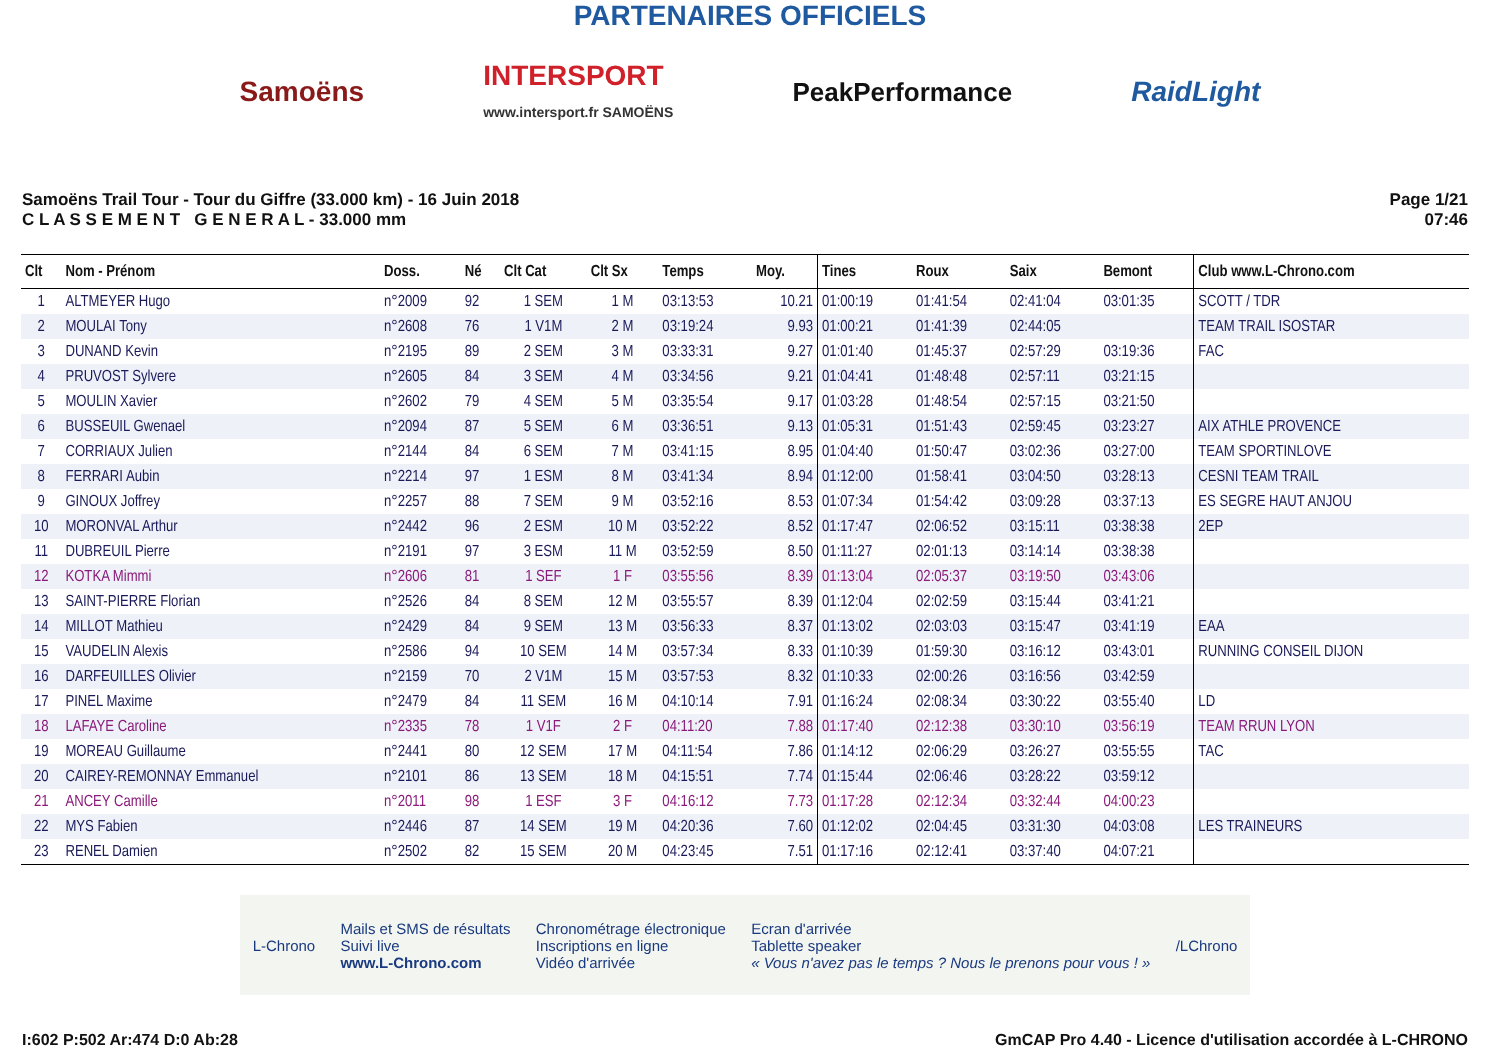PARTENAIRES OFFICIELS
Samoëns INTERSPORT
www.intersport.fr SAMOËNS PeakPerformance RaidLight
Samoëns Trail Tour - Tour du Giffre (33.000 km) - 16 Juin 2018
C L A S S E M E N T G E N E R A L - 33.000 mm
Page 1/21
07:46
| Clt | Nom - Prénom | Doss. | Né | Clt Cat | Clt Sx | Temps | Moy. | Tines | Roux | Saix | Bemont | Club www.L-Chrono.com |
| --- | --- | --- | --- | --- | --- | --- | --- | --- | --- | --- | --- | --- |
| 1 | ALTMEYER Hugo | n°2009 | 92 | 1 SEM | 1 M | 03:13:53 | 10.21 | 01:00:19 | 01:41:54 | 02:41:04 | 03:01:35 | SCOTT / TDR |
| 2 | MOULAI Tony | n°2608 | 76 | 1 V1M | 2 M | 03:19:24 | 9.93 | 01:00:21 | 01:41:39 | 02:44:05 | | TEAM TRAIL ISOSTAR |
| 3 | DUNAND Kevin | n°2195 | 89 | 2 SEM | 3 M | 03:33:31 | 9.27 | 01:01:40 | 01:45:37 | 02:57:29 | 03:19:36 | FAC |
| 4 | PRUVOST Sylvere | n°2605 | 84 | 3 SEM | 4 M | 03:34:56 | 9.21 | 01:04:41 | 01:48:48 | 02:57:11 | 03:21:15 | |
| 5 | MOULIN Xavier | n°2602 | 79 | 4 SEM | 5 M | 03:35:54 | 9.17 | 01:03:28 | 01:48:54 | 02:57:15 | 03:21:50 | |
| 6 | BUSSEUIL Gwenael | n°2094 | 87 | 5 SEM | 6 M | 03:36:51 | 9.13 | 01:05:31 | 01:51:43 | 02:59:45 | 03:23:27 | AIX ATHLE PROVENCE |
| 7 | CORRIAUX Julien | n°2144 | 84 | 6 SEM | 7 M | 03:41:15 | 8.95 | 01:04:40 | 01:50:47 | 03:02:36 | 03:27:00 | TEAM SPORTINLOVE |
| 8 | FERRARI Aubin | n°2214 | 97 | 1 ESM | 8 M | 03:41:34 | 8.94 | 01:12:00 | 01:58:41 | 03:04:50 | 03:28:13 | CESNI TEAM TRAIL |
| 9 | GINOUX Joffrey | n°2257 | 88 | 7 SEM | 9 M | 03:52:16 | 8.53 | 01:07:34 | 01:54:42 | 03:09:28 | 03:37:13 | ES SEGRE HAUT ANJOU |
| 10 | MORONVAL Arthur | n°2442 | 96 | 2 ESM | 10 M | 03:52:22 | 8.52 | 01:17:47 | 02:06:52 | 03:15:11 | 03:38:38 | 2EP |
| 11 | DUBREUIL Pierre | n°2191 | 97 | 3 ESM | 11 M | 03:52:59 | 8.50 | 01:11:27 | 02:01:13 | 03:14:14 | 03:38:38 | |
| 12 | KOTKA Mimmi | n°2606 | 81 | 1 SEF | 1 F | 03:55:56 | 8.39 | 01:13:04 | 02:05:37 | 03:19:50 | 03:43:06 | |
| 13 | SAINT-PIERRE Florian | n°2526 | 84 | 8 SEM | 12 M | 03:55:57 | 8.39 | 01:12:04 | 02:02:59 | 03:15:44 | 03:41:21 | |
| 14 | MILLOT Mathieu | n°2429 | 84 | 9 SEM | 13 M | 03:56:33 | 8.37 | 01:13:02 | 02:03:03 | 03:15:47 | 03:41:19 | EAA |
| 15 | VAUDELIN Alexis | n°2586 | 94 | 10 SEM | 14 M | 03:57:34 | 8.33 | 01:10:39 | 01:59:30 | 03:16:12 | 03:43:01 | RUNNING CONSEIL DIJON |
| 16 | DARFEUILLES Olivier | n°2159 | 70 | 2 V1M | 15 M | 03:57:53 | 8.32 | 01:10:33 | 02:00:26 | 03:16:56 | 03:42:59 | |
| 17 | PINEL Maxime | n°2479 | 84 | 11 SEM | 16 M | 04:10:14 | 7.91 | 01:16:24 | 02:08:34 | 03:30:22 | 03:55:40 | LD |
| 18 | LAFAYE Caroline | n°2335 | 78 | 1 V1F | 2 F | 04:11:20 | 7.88 | 01:17:40 | 02:12:38 | 03:30:10 | 03:56:19 | TEAM RRUN LYON |
| 19 | MOREAU Guillaume | n°2441 | 80 | 12 SEM | 17 M | 04:11:54 | 7.86 | 01:14:12 | 02:06:29 | 03:26:27 | 03:55:55 | TAC |
| 20 | CAIREY-REMONNAY Emmanuel | n°2101 | 86 | 13 SEM | 18 M | 04:15:51 | 7.74 | 01:15:44 | 02:06:46 | 03:28:22 | 03:59:12 | |
| 21 | ANCEY Camille | n°2011 | 98 | 1 ESF | 3 F | 04:16:12 | 7.73 | 01:17:28 | 02:12:34 | 03:32:44 | 04:00:23 | |
| 22 | MYS Fabien | n°2446 | 87 | 14 SEM | 19 M | 04:20:36 | 7.60 | 01:12:02 | 02:04:45 | 03:31:30 | 04:03:08 | LES TRAINEURS |
| 23 | RENEL Damien | n°2502 | 82 | 15 SEM | 20 M | 04:23:45 | 7.51 | 01:17:16 | 02:12:41 | 03:37:40 | 04:07:21 | |
L-Chrono Mails et SMS de résultats
Suivi live
www.L-Chrono.com Chronométrage électronique
Inscriptions en ligne
Vidéo d'arrivée Ecran d'arrivée
Tablette speaker
« Vous n'avez pas le temps ? Nous le prenons pour vous ! » /LChrono
I:602 P:502 Ar:474 D:0 Ab:28 GmCAP Pro 4.40 - Licence d'utilisation accordée à L-CHRONO